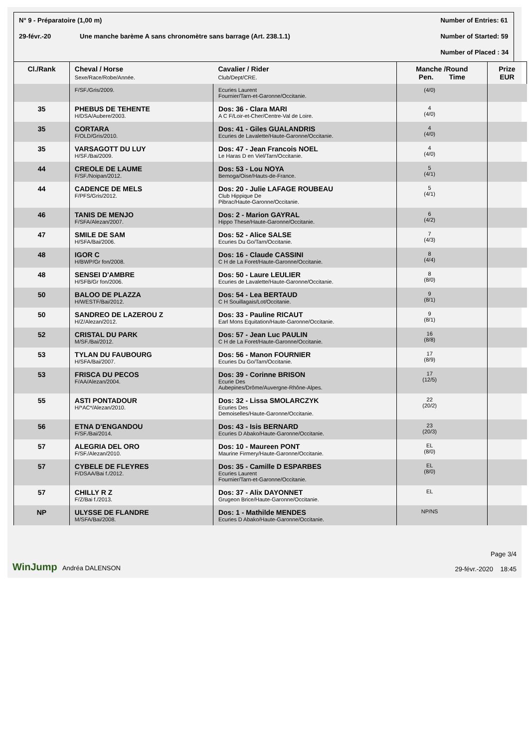N° 9 - Préparatoire (1,00 m)
29-févr.-20 Une manche barème A sans chronomètre sans barrage (Art. 238.1.1)
Number of Entries: 61
Number of Started: 59
Number of Placed : 34
| Cl./Rank | Cheval / Horse Sexe/Race/Robe/Année. | Cavalier / Rider Club/Dept/CRE. | Manche /Round Pen. Time | | Prize EUR |
| --- | --- | --- | --- | --- | --- |
| | F/SF./Gris/2009. | Ecuries Laurent Fournier/Tarn-et-Garonne/Occitanie. | (4/0) | | |
| 35 | PHEBUS DE TEHENTE H/DSA/Aubere/2003. | Dos: 36 - Clara MARI A C F/Loir-et-Cher/Centre-Val de Loire. | 4 (4/0) | | |
| 35 | CORTARA F/OLD/Gris/2010. | Dos: 41 - Giles GUALANDRIS Ecuries de Lavalette/Haute-Garonne/Occitanie. | 4 (4/0) | | |
| 35 | VARSAGOTT DU LUY H/SF./Bai/2009. | Dos: 47 - Jean Francois NOEL Le Haras D en Viel/Tarn/Occitanie. | 4 (4/0) | | |
| 44 | CREOLE DE LAUME F/SF./Noipan/2012. | Dos: 53 - Lou NOYA Bemoga/Oise/Hauts-de-France. | 5 (4/1) | | |
| 44 | CADENCE DE MELS F/PFS/Gris/2012. | Dos: 20 - Julie LAFAGE ROUBEAU Club Hippique De Pibrac/Haute-Garonne/Occitanie. | 5 (4/1) | | |
| 46 | TANIS DE MENJO F/SFA/Alezan/2007. | Dos: 2 - Marion GAYRAL Hippo These/Haute-Garonne/Occitanie. | 6 (4/2) | | |
| 47 | SMILE DE SAM H/SFA/Bai/2006. | Dos: 52 - Alice SALSE Ecuries Du Go/Tarn/Occitanie. | 7 (4/3) | | |
| 48 | IGOR C H/BWP/Gr fon/2008. | Dos: 16 - Claude CASSINI C H de La Foret/Haute-Garonne/Occitanie. | 8 (4/4) | | |
| 48 | SENSEI D'AMBRE H/SFB/Gr fon/2006. | Dos: 50 - Laure LEULIER Ecuries de Lavalette/Haute-Garonne/Occitanie. | 8 (8/0) | | |
| 50 | BALOO DE PLAZZA H/WESTF/Bai/2012. | Dos: 54 - Lea BERTAUD C H Souillagais/Lot/Occitanie. | 9 (8/1) | | |
| 50 | SANDREO DE LAZEROU Z H/Z/Alezan/2012. | Dos: 33 - Pauline RICAUT Earl Mons Equitation/Haute-Garonne/Occitanie. | 9 (8/1) | | |
| 52 | CRISTAL DU PARK M/SF./Bai/2012. | Dos: 57 - Jean Luc PAULIN C H de La Foret/Haute-Garonne/Occitanie. | 16 (8/8) | | |
| 53 | TYLAN DU FAUBOURG H/SFA/Bai/2007. | Dos: 56 - Manon FOURNIER Ecuries Du Go/Tarn/Occitanie. | 17 (8/9) | | |
| 53 | FRISCA DU PECOS F/AA/Alezan/2004. | Dos: 39 - Corinne BRISON Ecurie Des Aubepines/Drôme/Auvergne-Rhône-Alpes. | 17 (12/5) | | |
| 55 | ASTI PONTADOUR H/*AC*/Alezan/2010. | Dos: 32 - Lissa SMOLARCZYK Ecuries Des Demoiselles/Haute-Garonne/Occitanie. | 22 (20/2) | | |
| 56 | ETNA D'ENGANDOU F/SF./Bai/2014. | Dos: 43 - Isis BERNARD Ecuries D Abako/Haute-Garonne/Occitanie. | 23 (20/3) | | |
| 57 | ALEGRIA DEL ORO F/SF./Alezan/2010. | Dos: 10 - Maureen PONT Maurine Firmery/Haute-Garonne/Occitanie. | EL (8/0) | | |
| 57 | CYBELE DE FLEYRES F/DSAA/Bai f./2012. | Dos: 35 - Camille D ESPARBES Ecuries Laurent Fournier/Tarn-et-Garonne/Occitanie. | EL (8/0) | | |
| 57 | CHILLY R Z F/Z/Bai f./2013. | Dos: 37 - Alix DAYONNET Grugeon Brice/Haute-Garonne/Occitanie. | EL | | |
| NP | ULYSSE DE FLANDRE M/SFA/Bai/2008. | Dos: 1 - Mathilde MENDES Ecuries D Abako/Haute-Garonne/Occitanie. | NP/NS | | |
WinJump Andréa DALENSON
Page 3/4
29-févr.-2020 18:45